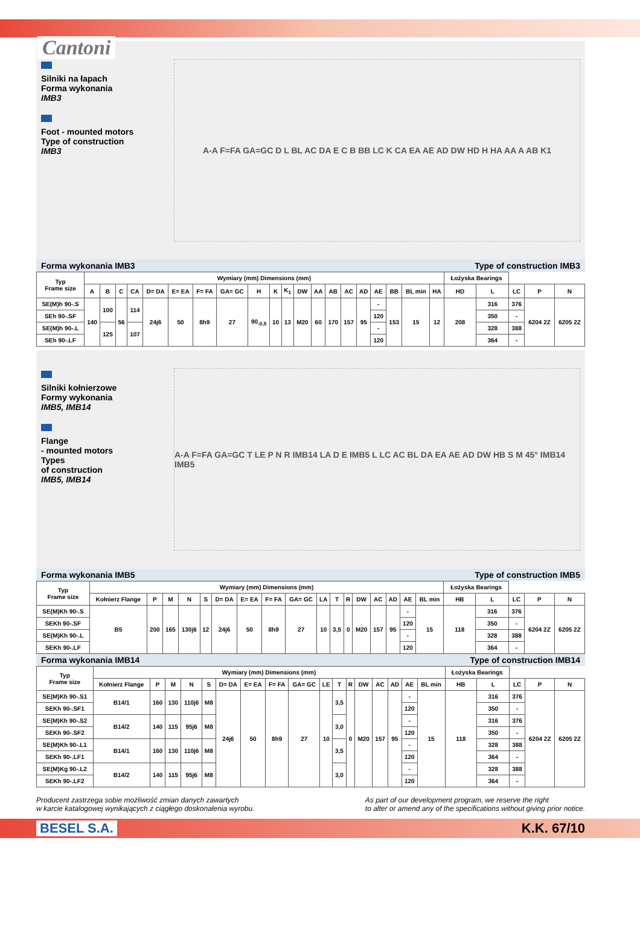Cantoni
Silniki na łapach
Forma wykonania
IMB3
Foot - mounted motors
Type of construction
IMB3
A-A F=FA GA=GC D L BL AC DA E C B BB LC K CA EA AE AD DW HD H HA AA A AB K1
Forma wykonania IMB3 Type of construction IMB3
| Typ Frame size | Wymiary (mm) Dimensions (mm) | | | | | | | | | | | | | | | | | | | | Łożyska Bearings | | | | |
| --- | --- | --- | --- | --- | --- | --- | --- | --- | --- | --- | --- | --- | --- | --- | --- | --- | --- | --- | --- | --- | --- | --- | --- | --- | --- |
| | A | B | C | CA | D= DA | E= EA | F= FA | GA= GC | H | K | K<sub>1</sub> | DW | AA | AB | AC | AD | AE | BB | BL min | HA | HD | L | LC | P | N |
| SE(M)h 90-.S | 140 | 100 | 56 | 114 | 24j6 | 50 | 8h9 | 27 | 90<sub>-0,5</sub> | 10 | 13 | M20 | 60 | 170 | 157 | 95 | - | 153 | 15 | 12 | 208 | 316 | 376 | 6204 2Z | 6205 2Z |
| SEh 90-.SF | | | | | | | | | | | | | | | | | 120 | | | | | 350 | - | | |
| SE(M)h 90-.L | | 125 | | 107 | | | | | | | | | | | | | - | | | | | 328 | 388 | | |
| SEh 90-.LF | | | | | | | | | | | | | | | | | 120 | | | | | 364 | - | | |
Silniki kołnierzowe
Formy wykonania
IMB5, IMB14
Flange
- mounted motors
Types
of construction
IMB5, IMB14
A-A F=FA GA=GC T LE P N R IMB14 LA D E IMB5 L LC AC BL DA EA AE AD DW HB S M 45° IMB14 IMB5
Forma wykonania IMB5 Type of construction IMB5
| Typ Frame size | Wymiary (mm) Dimensions (mm) | | | | | | | | | | | | | | | | | Łożyska Bearings | | | | |
| --- | --- | --- | --- | --- | --- | --- | --- | --- | --- | --- | --- | --- | --- | --- | --- | --- | --- | --- | --- | --- | --- | --- |
| | Kołnierz Flange | P | M | N | S | D= DA | E= EA | F= FA | GA= GC | LA | T | R | DW | AC | AD | AE | BL min | HB | L | LC | P | N |
| SE(M)Kh 90-.S | B5 | 200 | 165 | 130j6 | 12 | 24j6 | 50 | 8h9 | 27 | 10 | 3,5 | 0 | M20 | 157 | 95 | - | 15 | 118 | 316 | 376 | 6204 2Z | 6205 2Z |
| SEKh 90-.SF | | | | | | | | | | | | | | | | 120 | | | 350 | - | | |
| SE(M)Kh 90-.L | | | | | | | | | | | | | | | | - | | | 328 | 388 | | |
| SEKh 90-.LF | | | | | | | | | | | | | | | | 120 | | | 364 | - | | |
Forma wykonania IMB14 Type of construction IMB14
| Typ Frame size | Wymiary (mm) Dimensions (mm) | | | | | | | | | | | | | | | | | Łożyska Bearings | | | | |
| --- | --- | --- | --- | --- | --- | --- | --- | --- | --- | --- | --- | --- | --- | --- | --- | --- | --- | --- | --- | --- | --- | --- |
| | Kołnierz Flange | P | M | N | S | D= DA | E= EA | F= FA | GA= GC | LE | T | R | DW | AC | AD | AE | BL min | HB | L | LC | P | N |
| SE(M)Kh 90-.S1 | B14/1 | 160 | 130 | 110j6 | M8 | 24j6 | 50 | 8h9 | 27 | 10 | 3,5 | 0 | M20 | 157 | 95 | - | 15 | 118 | 316 | 376 | 6204 2Z | 6205 2Z |
| SEKh 90-.SF1 | | | | | | | | | | | | | | | | 120 | | | 350 | - | | |
| SE(M)Kh 90-.S2 | B14/2 | 140 | 115 | 95j6 | M8 | | | | | | 3,0 | | | | | - | | | 316 | 376 | | |
| SEKh 90-.SF2 | | | | | | | | | | | | | | | | 120 | | | 350 | - | | |
| SE(M)Kh 90-.L1 | B14/1 | 160 | 130 | 110j6 | M8 | | | | | | 3,5 | | | | | - | | | 328 | 388 | | |
| SEKh 90-.LF1 | | | | | | | | | | | | | | | | 120 | | | 364 | - | | |
| SE(M)Kg 90-.L2 | B14/2 | 140 | 115 | 95j6 | M8 | | | | | | 3,0 | | | | | - | | | 328 | 388 | | |
| SEKh 90-.LF2 | | | | | | | | | | | | | | | | 120 | | | 364 | - | | |
Producent zastrzega sobie możliwość zmian danych zawartych
w karcie katalogowej wynikających z ciągłego doskonalenia wyrobu.
As part of our development program, we reserve the right
to alter or amend any of the specifications without giving prior notice.
BESEL S.A. K.K. 67/10